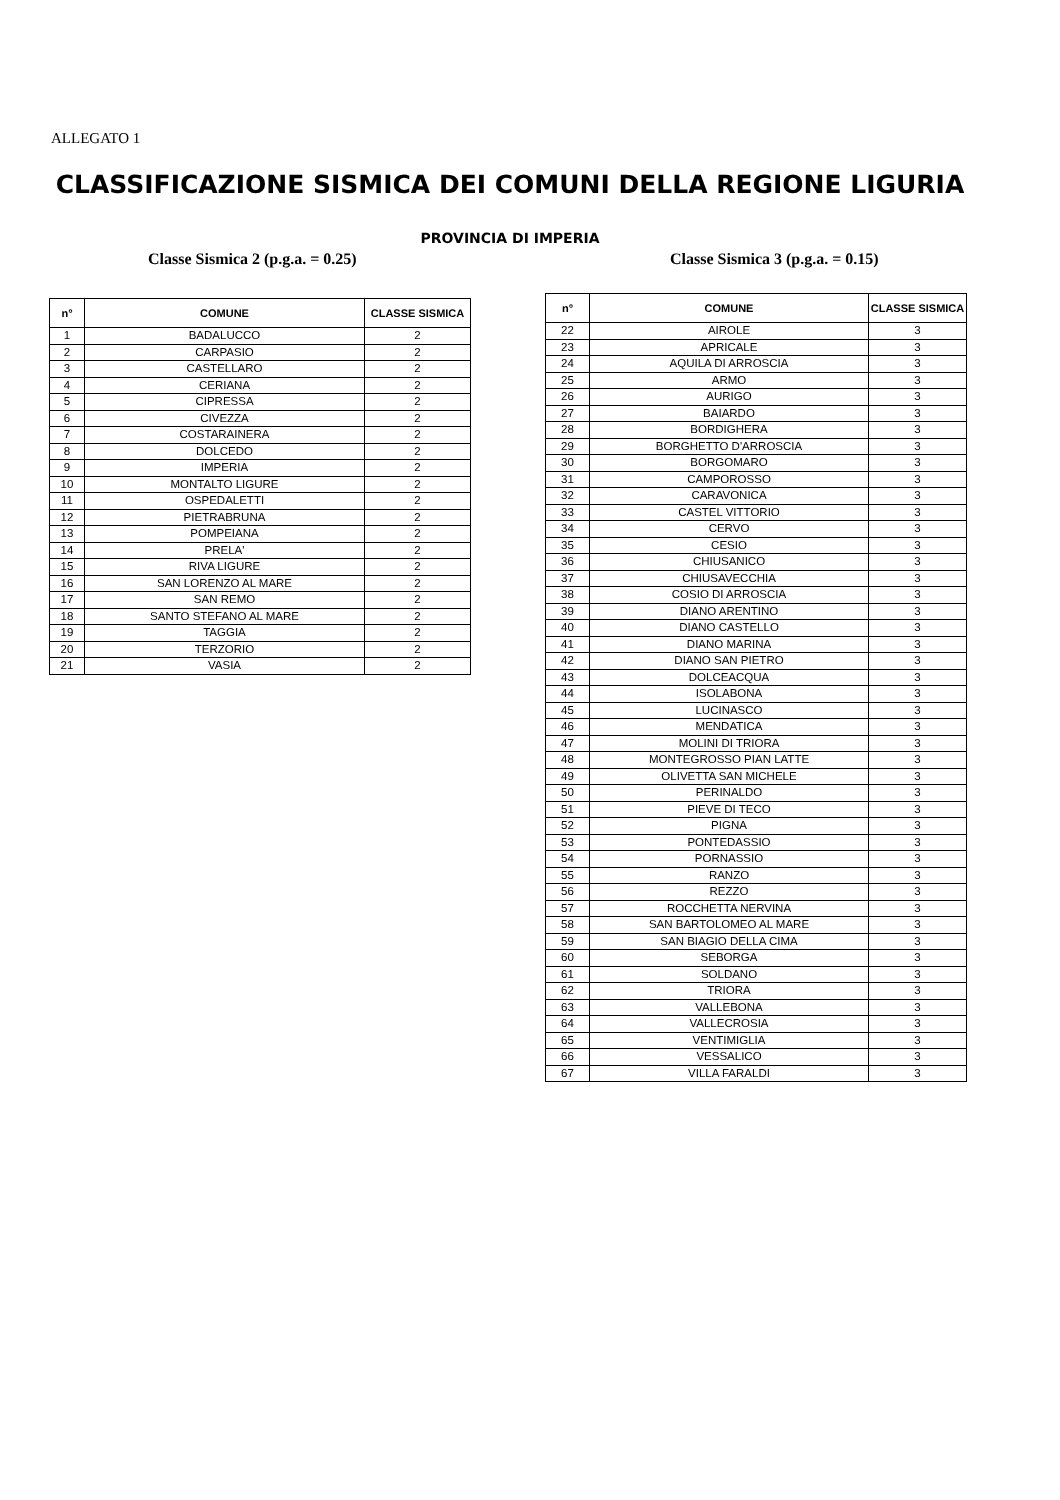ALLEGATO 1
CLASSIFICAZIONE SISMICA DEI COMUNI DELLA REGIONE LIGURIA
PROVINCIA DI IMPERIA
Classe Sismica 2 (p.g.a. = 0.25)
Classe Sismica 3 (p.g.a. = 0.15)
| n° | COMUNE | CLASSE SISMICA |
| --- | --- | --- |
| 1 | BADALUCCO | 2 |
| 2 | CARPASIO | 2 |
| 3 | CASTELLARO | 2 |
| 4 | CERIANA | 2 |
| 5 | CIPRESSA | 2 |
| 6 | CIVEZZA | 2 |
| 7 | COSTARAINERA | 2 |
| 8 | DOLCEDO | 2 |
| 9 | IMPERIA | 2 |
| 10 | MONTALTO LIGURE | 2 |
| 11 | OSPEDALETTI | 2 |
| 12 | PIETRABRUNA | 2 |
| 13 | POMPEIANA | 2 |
| 14 | PRELA' | 2 |
| 15 | RIVA LIGURE | 2 |
| 16 | SAN LORENZO AL MARE | 2 |
| 17 | SAN REMO | 2 |
| 18 | SANTO STEFANO AL MARE | 2 |
| 19 | TAGGIA | 2 |
| 20 | TERZORIO | 2 |
| 21 | VASIA | 2 |
| n° | COMUNE | CLASSE SISMICA |
| --- | --- | --- |
| 22 | AIROLE | 3 |
| 23 | APRICALE | 3 |
| 24 | AQUILA DI ARROSCIA | 3 |
| 25 | ARMO | 3 |
| 26 | AURIGO | 3 |
| 27 | BAIARDO | 3 |
| 28 | BORDIGHERA | 3 |
| 29 | BORGHETTO D'ARROSCIA | 3 |
| 30 | BORGOMARO | 3 |
| 31 | CAMPOROSSO | 3 |
| 32 | CARAVONICA | 3 |
| 33 | CASTEL VITTORIO | 3 |
| 34 | CERVO | 3 |
| 35 | CESIO | 3 |
| 36 | CHIUSANICO | 3 |
| 37 | CHIUSAVECCHIA | 3 |
| 38 | COSIO DI ARROSCIA | 3 |
| 39 | DIANO ARENTINO | 3 |
| 40 | DIANO CASTELLO | 3 |
| 41 | DIANO MARINA | 3 |
| 42 | DIANO SAN PIETRO | 3 |
| 43 | DOLCEACQUA | 3 |
| 44 | ISOLABONA | 3 |
| 45 | LUCINASCO | 3 |
| 46 | MENDATICA | 3 |
| 47 | MOLINI DI TRIORA | 3 |
| 48 | MONTEGROSSO PIAN LATTE | 3 |
| 49 | OLIVETTA SAN MICHELE | 3 |
| 50 | PERINALDO | 3 |
| 51 | PIEVE DI TECO | 3 |
| 52 | PIGNA | 3 |
| 53 | PONTEDASSIO | 3 |
| 54 | PORNASSIO | 3 |
| 55 | RANZO | 3 |
| 56 | REZZO | 3 |
| 57 | ROCCHETTA NERVINA | 3 |
| 58 | SAN BARTOLOMEO AL MARE | 3 |
| 59 | SAN BIAGIO DELLA CIMA | 3 |
| 60 | SEBORGA | 3 |
| 61 | SOLDANO | 3 |
| 62 | TRIORA | 3 |
| 63 | VALLEBONA | 3 |
| 64 | VALLECROSIA | 3 |
| 65 | VENTIMIGLIA | 3 |
| 66 | VESSALICO | 3 |
| 67 | VILLA FARALDI | 3 |